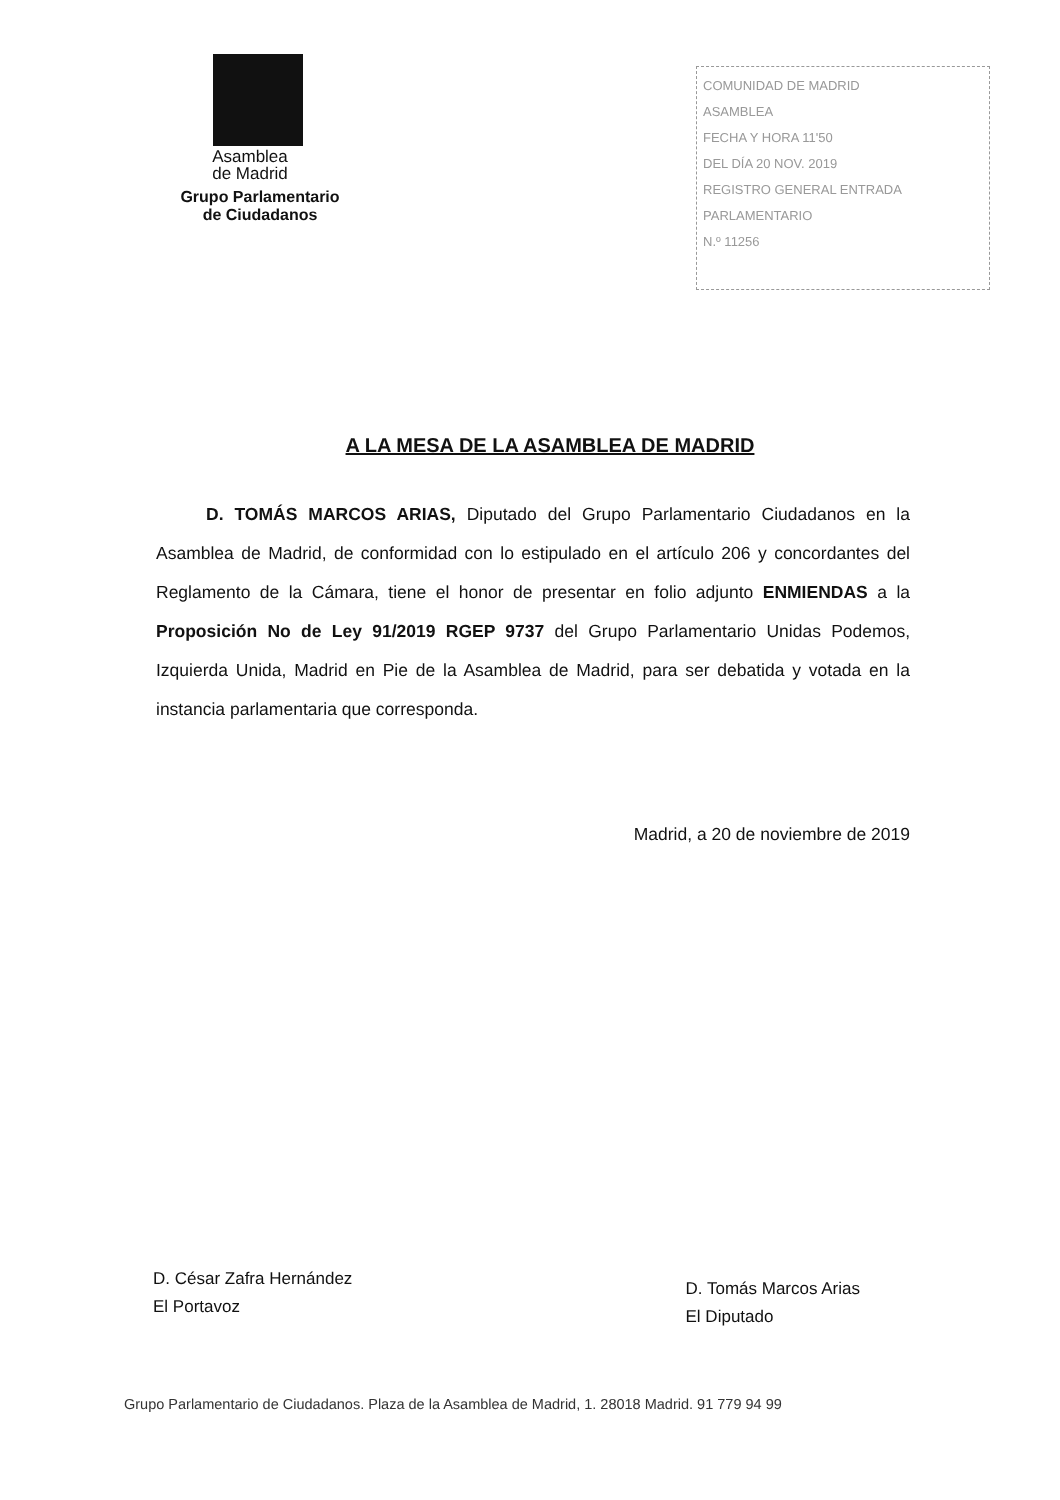Asamblea
de Madrid
Grupo Parlamentario
de Ciudadanos
COMUNIDAD DE MADRID
ASAMBLEA
FECHA Y HORA 11'50
DEL DÍA 20 NOV. 2019
REGISTRO GENERAL ENTRADA
PARLAMENTARIO
N.º 11256
A LA MESA DE LA ASAMBLEA DE MADRID
D. TOMÁS MARCOS ARIAS, Diputado del Grupo Parlamentario Ciudadanos en la Asamblea de Madrid, de conformidad con lo estipulado en el artículo 206 y concordantes del Reglamento de la Cámara, tiene el honor de presentar en folio adjunto ENMIENDAS a la Proposición No de Ley 91/2019 RGEP 9737 del Grupo Parlamentario Unidas Podemos, Izquierda Unida, Madrid en Pie de la Asamblea de Madrid, para ser debatida y votada en la instancia parlamentaria que corresponda.
Madrid, a 20 de noviembre de 2019
D. César Zafra Hernández
El Portavoz
D. Tomás Marcos Arias
El Diputado
Grupo Parlamentario de Ciudadanos. Plaza de la Asamblea de Madrid, 1. 28018 Madrid. 91 779 94 99